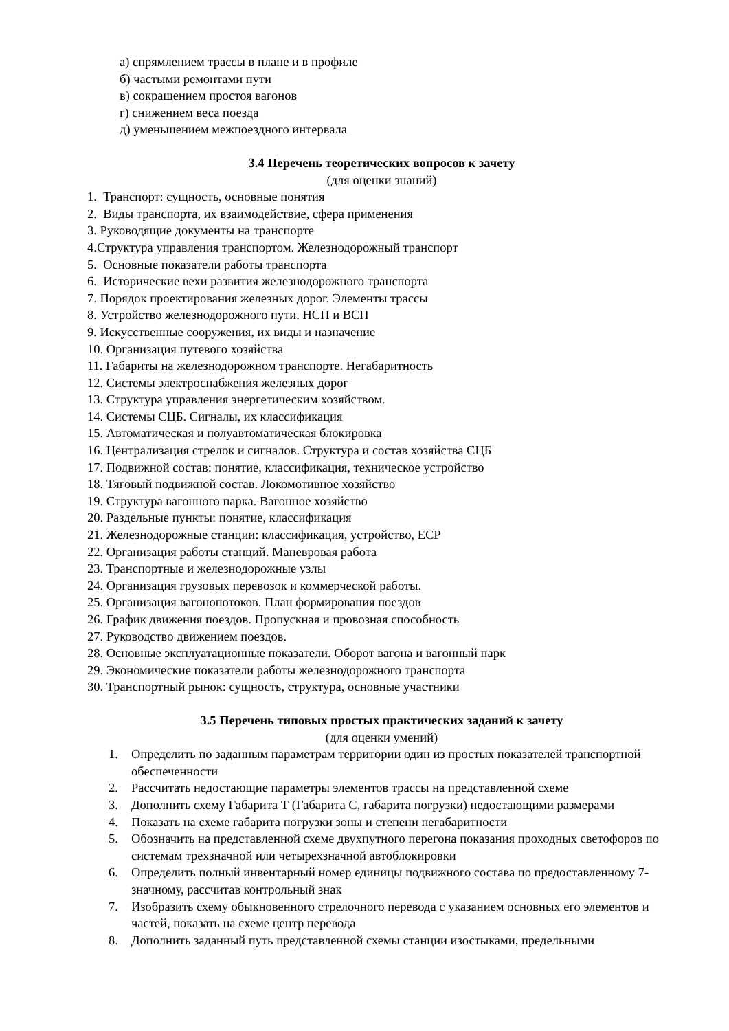а) спрямлением трассы в плане и в профиле
б) частыми ремонтами пути
в) сокращением простоя вагонов
г) снижением веса поезда
д) уменьшением межпоездного интервала
3.4 Перечень теоретических вопросов к зачету
(для оценки знаний)
1. Транспорт: сущность, основные понятия
2. Виды транспорта, их взаимодействие, сфера применения
3. Руководящие документы на транспорте
4.Структура управления транспортом. Железнодорожный транспорт
5. Основные показатели работы транспорта
6. Исторические вехи развития железнодорожного транспорта
7. Порядок проектирования железных дорог. Элементы трассы
8. Устройство железнодорожного пути. НСП и ВСП
9. Искусственные сооружения, их виды и назначение
10. Организация путевого хозяйства
11. Габариты на железнодорожном транспорте. Негабаритность
12. Системы электроснабжения железных дорог
13. Структура управления энергетическим хозяйством.
14. Системы СЦБ. Сигналы, их классификация
15. Автоматическая и полуавтоматическая блокировка
16. Централизация стрелок и сигналов. Структура и состав хозяйства СЦБ
17. Подвижной состав: понятие, классификация, техническое устройство
18. Тяговый подвижной состав. Локомотивное хозяйство
19. Структура вагонного парка. Вагонное хозяйство
20. Раздельные пункты: понятие, классификация
21. Железнодорожные станции: классификация, устройство, ЕСР
22. Организация работы станций. Маневровая работа
23. Транспортные и железнодорожные узлы
24. Организация грузовых перевозок и коммерческой работы.
25. Организация вагонопотоков. План формирования поездов
26. График движения поездов. Пропускная и провозная способность
27. Руководство движением поездов.
28. Основные эксплуатационные показатели. Оборот вагона и вагонный парк
29. Экономические показатели работы железнодорожного транспорта
30. Транспортный рынок: сущность, структура, основные участники
3.5 Перечень типовых простых практических заданий к зачету
(для оценки умений)
1. Определить по заданным параметрам территории один из простых показателей транспортной обеспеченности
2. Рассчитать недостающие параметры элементов трассы на представленной схеме
3. Дополнить схему Габарита Т (Габарита С, габарита погрузки) недостающими размерами
4. Показать на схеме габарита погрузки зоны и степени негабаритности
5. Обозначить на представленной схеме двухпутного перегона показания проходных светофоров по системам трехзначной или четырехзначной автоблокировки
6. Определить полный инвентарный номер единицы подвижного состава по предоставленному 7-значному, рассчитав контрольный знак
7. Изобразить схему обыкновенного стрелочного перевода с указанием основных его элементов и частей, показать на схеме центр перевода
8. Дополнить заданный путь представленной схемы станции изостыками, предельными